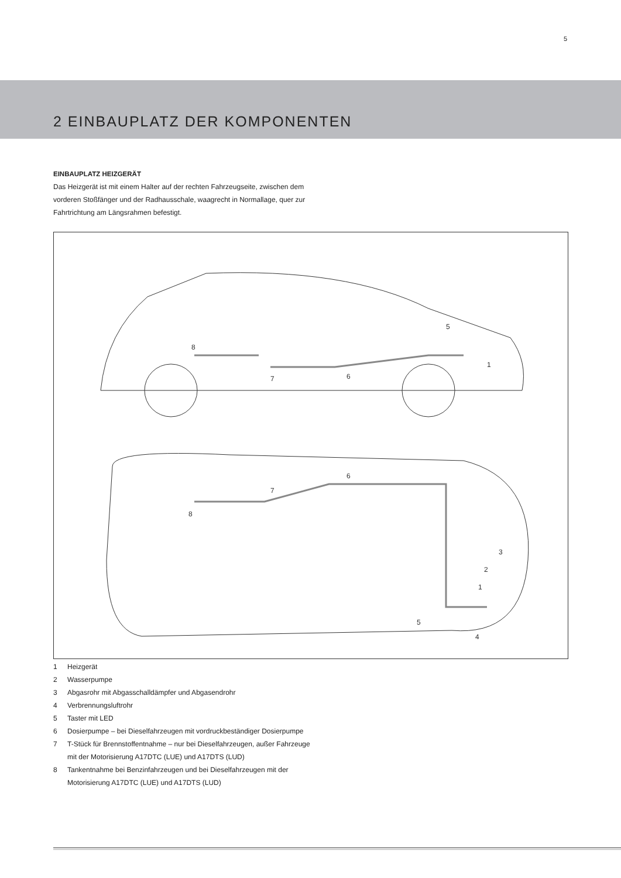5
2 EINBAUPLATZ DER KOMPONENTEN
EINBAUPLATZ HEIZGERÄT
Das Heizgerät ist mit einem Halter auf der rechten Fahrzeugseite, zwischen dem vorderen Stoßfänger und der Radhausschale, waagrecht in Normallage, quer zur Fahrtrichtung am Längsrahmen befestigt.
5
1
8
7
6
6
7
8
3
2
1
5
4
1 Heizgerät
2 Wasserpumpe
3 Abgasrohr mit Abgasschalldämpfer und Abgasendrohr
4 Verbrennungsluftrohr
5 Taster mit LED
6 Dosierpumpe – bei Dieselfahrzeugen mit vordruckbeständiger Dosierpumpe
7 T-Stück für Brennstoffentnahme – nur bei Dieselfahrzeugen, außer Fahrzeuge mit der Motorisierung A17DTC (LUE) und A17DTS (LUD)
8 Tankentnahme bei Benzinfahrzeugen und bei Dieselfahrzeugen mit der Motorisierung A17DTC (LUE) und A17DTS (LUD)